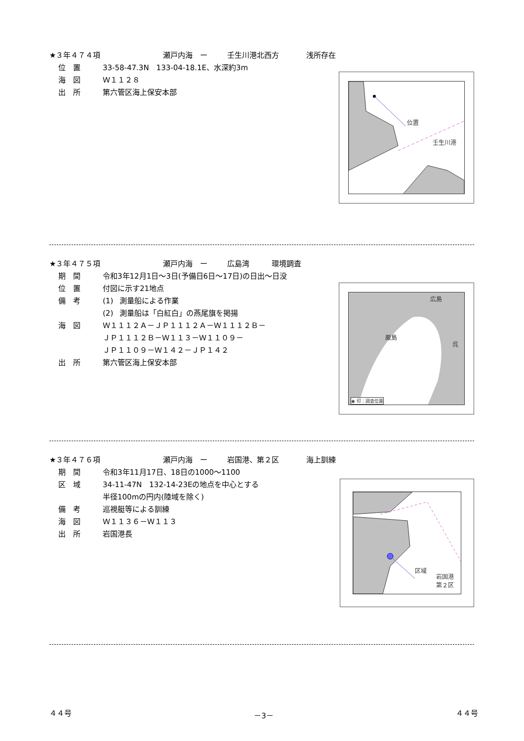★３年４７４項 瀬戸内海　ー 壬生川港北西方 浅所存在
位　置 33-58-47.3N　133-04-18.1E、水深約3m
海　図 Ｗ１１２８
出　所 第六管区海上保安本部
位置
壬生川港
★３年４７５項 瀬戸内海　ー 広島湾 環境調査
期　間 令和3年12月1日～3日(予備日6日～17日)の日出～日没
広島
厳島
呉
◉ 印：調査位置
位　置 付図に示す21地点
備　考 (1) 測量船による作業
(2) 測量船は「白紅白」の燕尾旗を掲揚
海　図 Ｗ１１１２Ａ－ＪＰ１１１２Ａ－Ｗ１１１２Ｂ－
ＪＰ１１１２Ｂ－Ｗ１１３－Ｗ１１０９－
ＪＰ１１０９－Ｗ１４２－ＪＰ１４２
出　所 第六管区海上保安本部
★３年４７６項 瀬戸内海　ー 岩国港、第２区 海上訓練
期　間 令和3年11月17日、18日の1000～1100
区域
岩国港
第２区
区　域 34-11-47N　132-14-23Eの地点を中心とする
半径100mの円内(陸域を除く)
備　考 巡視艇等による訓練
海　図 Ｗ１１３６－Ｗ１１３
出　所 岩国港長
４４号 －3－ ４４号